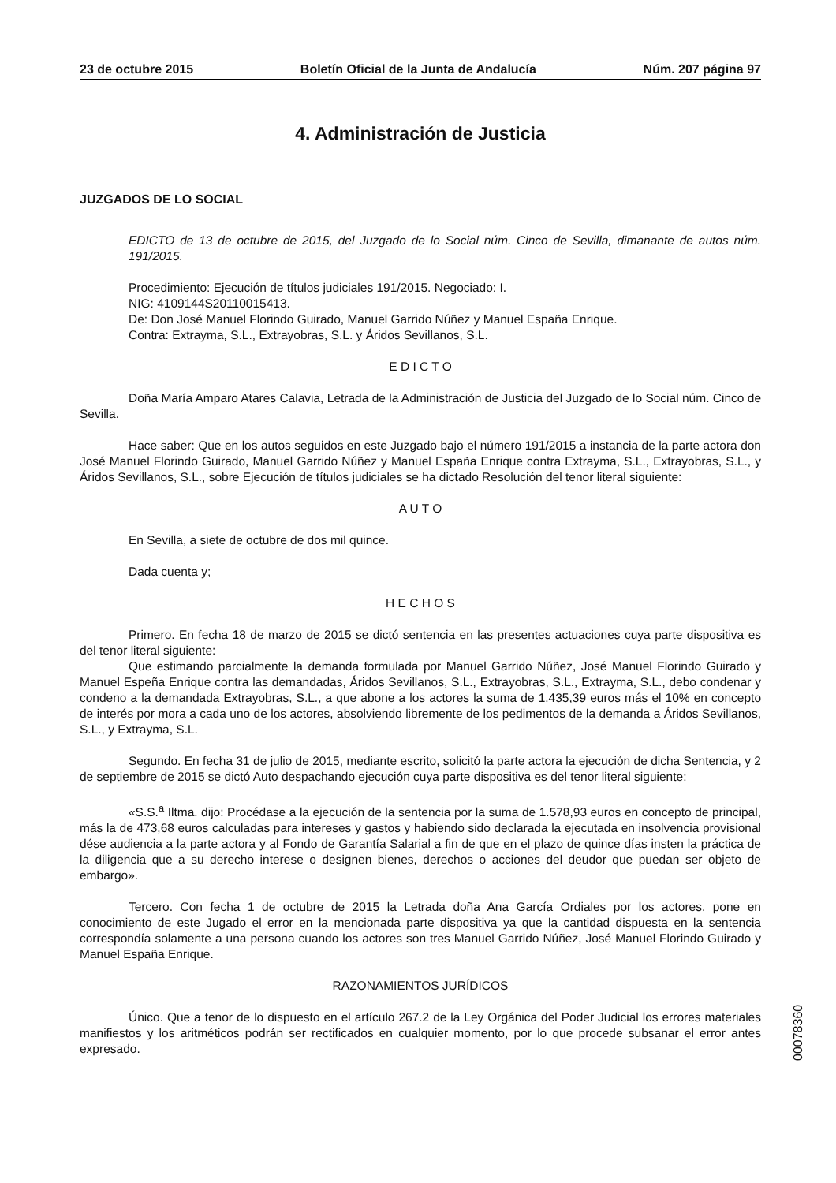23 de octubre 2015 Boletín Oficial de la Junta de Andalucía Núm. 207 página 97
4. Administración de Justicia
JUZGADOS DE LO SOCIAL
EDICTO de 13 de octubre de 2015, del Juzgado de lo Social núm. Cinco de Sevilla, dimanante de autos núm. 191/2015.
Procedimiento: Ejecución de títulos judiciales 191/2015. Negociado: I.
NIG: 4109144S20110015413.
De: Don José Manuel Florindo Guirado, Manuel Garrido Núñez y Manuel España Enrique.
Contra: Extrayma, S.L., Extrayobras, S.L. y Áridos Sevillanos, S.L.
E D I C T O
Doña María Amparo Atares Calavia, Letrada de la Administración de Justicia del Juzgado de lo Social núm. Cinco de Sevilla.
Hace saber: Que en los autos seguidos en este Juzgado bajo el número 191/2015 a instancia de la parte actora don José Manuel Florindo Guirado, Manuel Garrido Núñez y Manuel España Enrique contra Extrayma, S.L., Extrayobras, S.L., y Áridos Sevillanos, S.L., sobre Ejecución de títulos judiciales se ha dictado Resolución del tenor literal siguiente:
A U T O
En Sevilla, a siete de octubre de dos mil quince.
Dada cuenta y;
H E C H O S
Primero. En fecha 18 de marzo de 2015 se dictó sentencia en las presentes actuaciones cuya parte dispositiva es del tenor literal siguiente:
Que estimando parcialmente la demanda formulada por Manuel Garrido Núñez, José Manuel Florindo Guirado y Manuel Espeña Enrique contra las demandadas, Áridos Sevillanos, S.L., Extrayobras, S.L., Extrayma, S.L., debo condenar y condeno a la demandada Extrayobras, S.L., a que abone a los actores la suma de 1.435,39 euros más el 10% en concepto de interés por mora a cada uno de los actores, absolviendo libremente de los pedimentos de la demanda a Áridos Sevillanos, S.L., y Extrayma, S.L.
Segundo. En fecha 31 de julio de 2015, mediante escrito, solicitó la parte actora la ejecución de dicha Sentencia, y 2 de septiembre de 2015 se dictó Auto despachando ejecución cuya parte dispositiva es del tenor literal siguiente:
«S.S.<sup>a</sup> Iltma. dijo: Procédase a la ejecución de la sentencia por la suma de 1.578,93 euros en concepto de principal, más la de 473,68 euros calculadas para intereses y gastos y habiendo sido declarada la ejecutada en insolvencia provisional dése audiencia a la parte actora y al Fondo de Garantía Salarial a fin de que en el plazo de quince días insten la práctica de la diligencia que a su derecho interese o designen bienes, derechos o acciones del deudor que puedan ser objeto de embargo».
Tercero. Con fecha 1 de octubre de 2015 la Letrada doña Ana García Ordiales por los actores, pone en conocimiento de este Jugado el error en la mencionada parte dispositiva ya que la cantidad dispuesta en la sentencia correspondía solamente a una persona cuando los actores son tres Manuel Garrido Núñez, José Manuel Florindo Guirado y Manuel España Enrique.
RAZONAMIENTOS JURÍDICOS
Único. Que a tenor de lo dispuesto en el artículo 267.2 de la Ley Orgánica del Poder Judicial los errores materiales manifiestos y los aritméticos podrán ser rectificados en cualquier momento, por lo que procede subsanar el error antes expresado.
00078360